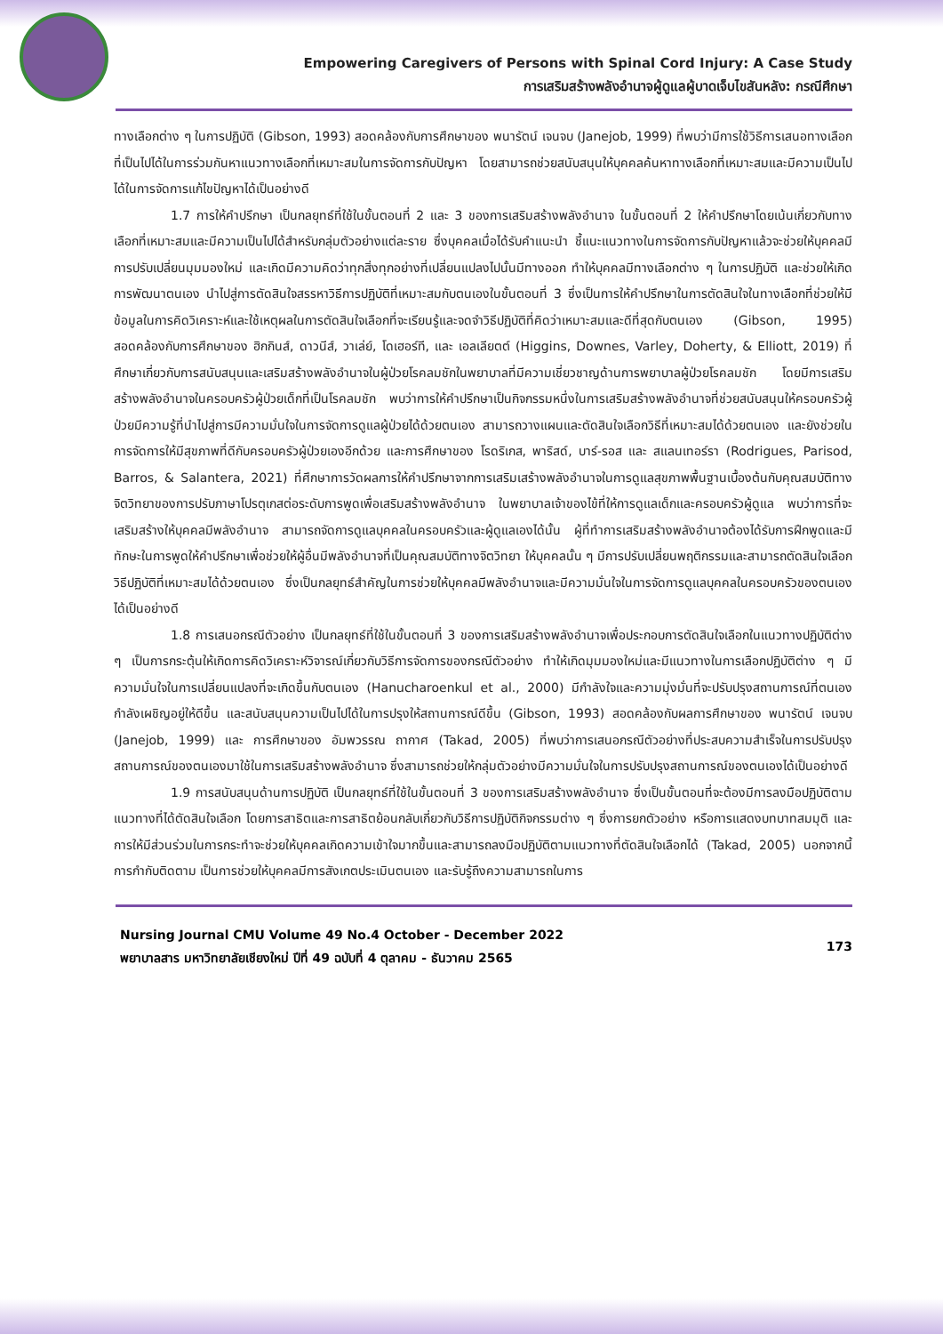Empowering Caregivers of Persons with Spinal Cord Injury: A Case Study
การเสริมสร้างพลังอำนาจผู้ดูแลผู้บาดเจ็บไขสันหลัง: กรณีศึกษา
ทางเลือกต่าง ๆ ในการปฏิบัติ (Gibson, 1993) สอดคล้องกับการศึกษาของ พนารัตน์ เจนจบ (Janejob, 1999) ที่พบว่ามีการใช้วิธีการเสนอทางเลือกที่เป็นไปได้ในการร่วมกันหาแนวทางเลือกที่เหมาะสมในการจัดการกับปัญหา โดยสามารถช่วยสนับสนุนให้บุคคลค้นหาทางเลือกที่เหมาะสมและมีความเป็นไปได้ในการจัดการแก้ไขปัญหาได้เป็นอย่างดี
1.7 การให้คำปรึกษา เป็นกลยุทธ์ที่ใช้ในขั้นตอนที่ 2 และ 3 ของการเสริมสร้างพลังอำนาจ ในขั้นตอนที่ 2 ให้คำปรึกษาโดยเน้นเกี่ยวกับทางเลือกที่เหมาะสมและมีความเป็นไปได้สำหรับกลุ่มตัวอย่างแต่ละราย ซึ่งบุคคลเมื่อได้รับคำแนะนำ ชี้แนะแนวทางในการจัดการกับปัญหาแล้วจะช่วยให้บุคคลมีการปรับเปลี่ยนมุมมองใหม่ และเกิดมีความคิดว่าทุกสิ่งทุกอย่างที่เปลี่ยนแปลงไปนั้นมีทางออก ทำให้บุคคลมีทางเลือกต่าง ๆ ในการปฏิบัติ และช่วยให้เกิดการพัฒนาตนเอง นำไปสู่การตัดสินใจสรรหาวิธีการปฏิบัติที่เหมาะสมกับตนเองในขั้นตอนที่ 3 ซึ่งเป็นการให้คำปรึกษาในการตัดสินใจในทางเลือกที่ช่วยให้มีข้อมูลในการคิดวิเคราะห์และใช้เหตุผลในการตัดสินใจเลือกที่จะเรียนรู้และจดจำวิธีปฏิบัติที่คิดว่าเหมาะสมและดีที่สุดกับตนเอง (Gibson, 1995) สอดคล้องกับการศึกษาของ ฮิกกินส์, ดาวนีส์, วาเล่ย์, โดเฮอร์ที, และ เอลเลียตต์ (Higgins, Downes, Varley, Doherty, & Elliott, 2019) ที่ศึกษาเกี่ยวกับการสนับสนุนและเสริมสร้างพลังอำนาจในผู้ป่วยโรคลมชักในพยาบาลที่มีความเชี่ยวชาญด้านการพยาบาลผู้ป่วยโรคลมชัก โดยมีการเสริมสร้างพลังอำนาจในครอบครัวผู้ป่วยเด็กที่เป็นโรคลมชัก พบว่าการให้คำปรึกษาเป็นกิจกรรมหนึ่งในการเสริมสร้างพลังอำนาจที่ช่วยสนับสนุนให้ครอบครัวผู้ป่วยมีความรู้ที่นำไปสู่การมีความมั่นใจในการจัดการดูแลผู้ป่วยได้ด้วยตนเอง สามารถวางแผนและตัดสินใจเลือกวิธีที่เหมาะสมได้ด้วยตนเอง และยังช่วยในการจัดการให้มีสุขภาพที่ดีกับครอบครัวผู้ป่วยเองอีกด้วย และการศึกษาของ โรดริเกส, พาริสด์, บาร์-รอส และ สแลนเทอร์รา (Rodrigues, Parisod, Barros, & Salantera, 2021) ที่ศึกษาการวัดผลการให้คำปรึกษาจากการเสริมเสร้างพลังอำนาจในการดูแลสุขภาพพื้นฐานเบื้องต้นกับคุณสมบัติทางจิตวิทยาของการปรับภาษาโปรตุเกสต่อระดับการพูดเพื่อเสริมสร้างพลังอำนาจ ในพยาบาลเจ้าของไข้ที่ให้การดูแลเด็กและครอบครัวผู้ดูแล พบว่าการที่จะเสริมสร้างให้บุคคลมีพลังอำนาจ สามารถจัดการดูแลบุคคลในครอบครัวและผู้ดูแลเองได้นั้น ผู้ที่ทำการเสริมสร้างพลังอำนาจต้องได้รับการฝึกพูดและมีทักษะในการพูดให้คำปรึกษาเพื่อช่วยให้ผู้อื่นมีพลังอำนาจที่เป็นคุณสมบัติทางจิตวิทยา ให้บุคคลนั้น ๆ มีการปรับเปลี่ยนพฤติกรรมและสามารถตัดสินใจเลือกวิธีปฏิบัติที่เหมาะสมได้ด้วยตนเอง ซึ่งเป็นกลยุทธ์สำคัญในการช่วยให้บุคคลมีพลังอำนาจและมีความมั่นใจในการจัดการดูแลบุคคลในครอบครัวของตนเองได้เป็นอย่างดี
1.8 การเสนอกรณีตัวอย่าง เป็นกลยุทธ์ที่ใช้ในขั้นตอนที่ 3 ของการเสริมสร้างพลังอำนาจเพื่อประกอบการตัดสินใจเลือกในแนวทางปฏิบัติต่าง ๆ เป็นการกระตุ้นให้เกิดการคิดวิเคราะห์วิจารณ์เกี่ยวกับวิธีการจัดการของกรณีตัวอย่าง ทำให้เกิดมุมมองใหม่และมีแนวทางในการเลือกปฏิบัติต่าง ๆ มีความมั่นใจในการเปลี่ยนแปลงที่จะเกิดขึ้นกับตนเอง (Hanucharoenkul et al., 2000) มีกำลังใจและความมุ่งมั่นที่จะปรับปรุงสถานการณ์ที่ตนเองกำลังเผชิญอยู่ให้ดีขึ้น และสนับสนุนความเป็นไปได้ในการปรุงให้สถานการณ์ดีขึ้น (Gibson, 1993) สอดคล้องกับผลการศึกษาของ พนารัตน์ เจนจบ (Janejob, 1999) และ การศึกษาของ อัมพวรรณ ถากาศ (Takad, 2005) ที่พบว่าการเสนอกรณีตัวอย่างที่ประสบความสำเร็จในการปรับปรุงสถานการณ์ของตนเองมาใช้ในการเสริมสร้างพลังอำนาจ ซึ่งสามารถช่วยให้กลุ่มตัวอย่างมีความมั่นใจในการปรับปรุงสถานการณ์ของตนเองได้เป็นอย่างดี
1.9 การสนับสนุนด้านการปฏิบัติ เป็นกลยุทธ์ที่ใช้ในขั้นตอนที่ 3 ของการเสริมสร้างพลังอำนาจ ซึ่งเป็นขั้นตอนที่จะต้องมีการลงมือปฏิบัติตามแนวทางที่ได้ตัดสินใจเลือก โดยการสาธิตและการสาธิตย้อนกลับเกี่ยวกับวิธีการปฏิบัติกิจกรรมต่าง ๆ ซึ่งการยกตัวอย่าง หรือการแสดงบทบาทสมมุติ และการให้มีส่วนร่วมในการกระทำจะช่วยให้บุคคลเกิดความเข้าใจมากขึ้นและสามารถลงมือปฏิบัติตามแนวทางที่ตัดสินใจเลือกได้ (Takad, 2005) นอกจากนี้การกำกับติดตาม เป็นการช่วยให้บุคคลมีการสังเกตประเมินตนเอง และรับรู้ถึงความสามารถในการ
Nursing Journal CMU Volume 49 No.4 October - December 2022
พยาบาลสาร มหาวิทยาลัยเชียงใหม่ ปีที่ 49 ฉบับที่ 4 ตุลาคม - ธันวาคม 2565
173